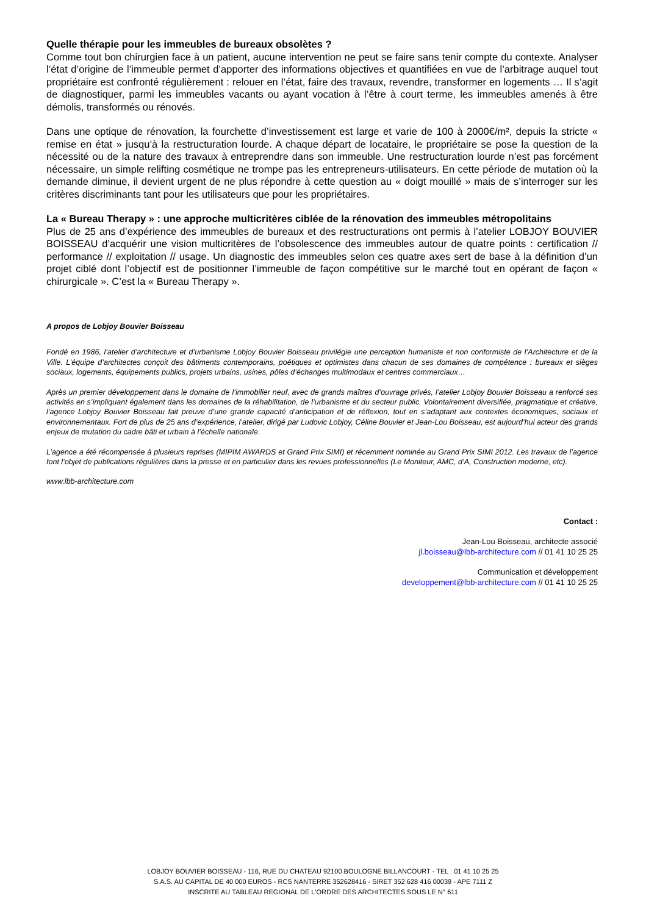Quelle thérapie pour les immeubles de bureaux obsolètes ?
Comme tout bon chirurgien face à un patient, aucune intervention ne peut se faire sans tenir compte du contexte. Analyser l’état d’origine de l’immeuble permet d’apporter des informations objectives et quantifiées en vue de l’arbitrage auquel tout propriétaire est confronté régulièrement : relouer en l’état, faire des travaux, revendre, transformer en logements … Il s’agit de diagnostiquer, parmi les immeubles vacants ou ayant vocation à l’être à court terme, les immeubles amenés à être démolis, transformés ou rénovés.
Dans une optique de rénovation, la fourchette d’investissement est large et varie de 100 à 2000€/m², depuis la stricte « remise en état » jusqu’à la restructuration lourde. A chaque départ de locataire, le propriétaire se pose la question de la nécessité ou de la nature des travaux à entreprendre dans son immeuble. Une restructuration lourde n’est pas forcément nécessaire, un simple relifting cosmétique ne trompe pas les entrepreneurs-utilisateurs. En cette période de mutation où la demande diminue, il devient urgent de ne plus répondre à cette question au « doigt mouillé » mais de s’interroger sur les critères discriminants tant pour les utilisateurs que pour les propriétaires.
La « Bureau Therapy » : une approche multicritères ciblée de la rénovation des immeubles métropolitains
Plus de 25 ans d’expérience des immeubles de bureaux et des restructurations ont permis à l’atelier LOBJOY BOUVIER BOISSEAU d’acquérir une vision multicritères de l’obsolescence des immeubles autour de quatre points : certification // performance // exploitation // usage. Un diagnostic des immeubles selon ces quatre axes sert de base à la définition d’un projet ciblé dont l’objectif est de positionner l’immeuble de façon compétitive sur le marché tout en opérant de façon « chirurgicale ». C’est la « Bureau Therapy ».
A propos de Lobjoy Bouvier Boisseau
Fondé en 1986, l’atelier d’architecture et d’urbanisme Lobjoy Bouvier Boisseau privilégie une perception humaniste et non conformiste de l’Architecture et de la Ville. L’équipe d’architectes conçoit des bâtiments contemporains, poétiques et optimistes dans chacun de ses domaines de compétence : bureaux et sièges sociaux, logements, équipements publics, projets urbains, usines, pôles d’échanges multimodaux et centres commerciaux…
Après un premier développement dans le domaine de l’immobilier neuf, avec de grands maîtres d’ouvrage privés, l’atelier Lobjoy Bouvier Boisseau a renforcé ses activités en s’impliquant également dans les domaines de la réhabilitation, de l’urbanisme et du secteur public. Volontairement diversifiée, pragmatique et créative, l’agence Lobjoy Bouvier Boisseau fait preuve d’une grande capacité d’anticipation et de réflexion, tout en s’adaptant aux contextes économiques, sociaux et environnementaux. Fort de plus de 25 ans d’expérience, l’atelier, dirigé par Ludovic Lobjoy, Céline Bouvier et Jean-Lou Boisseau, est aujourd’hui acteur des grands enjeux de mutation du cadre bâti et urbain à l’échelle nationale.
L’agence a été récompensée à plusieurs reprises (MIPIM AWARDS et Grand Prix SIMI) et récemment nominée au Grand Prix SIMI 2012. Les travaux de l’agence font l’objet de publications régulières dans la presse et en particulier dans les revues professionnelles (Le Moniteur, AMC, d’A, Construction moderne, etc).
www.lbb-architecture.com
Contact :
Jean-Lou Boisseau, architecte associé
jl.boisseau@lbb-architecture.com // 01 41 10 25 25
Communication et développement
developpement@lbb-architecture.com // 01 41 10 25 25
LOBJOY BOUVIER BOISSEAU - 116, RUE DU CHATEAU 92100 BOULOGNE BILLANCOURT - TEL : 01 41 10 25 25
S.A.S. AU CAPITAL DE 40 000 EUROS - RCS NANTERRE 352628416 - SIRET 352 628 416 00039 - APE 7111 Z
INSCRITE AU TABLEAU REGIONAL DE L'ORDRE DES ARCHITECTES SOUS LE N° 611